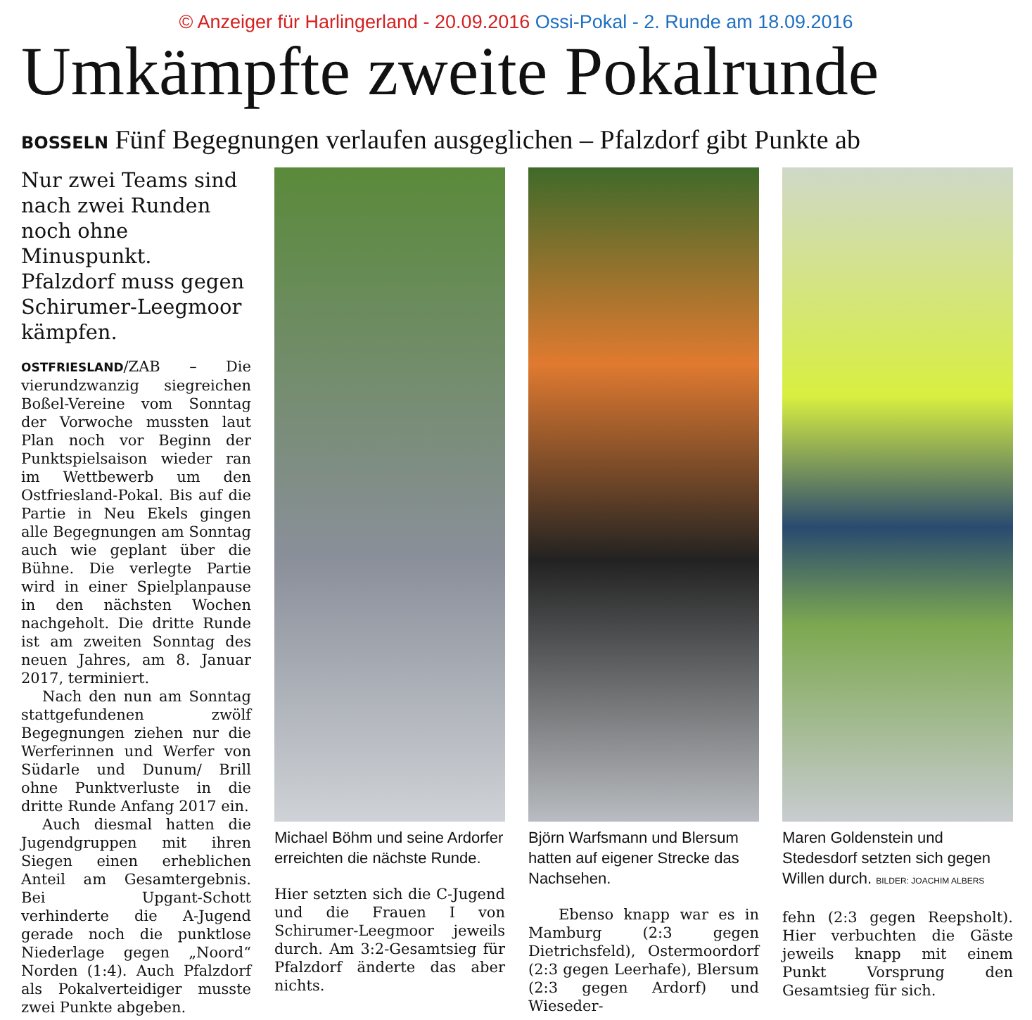© Anzeiger für Harlingerland - 20.09.2016 Ossi-Pokal - 2. Runde am 18.09.2016
Umkämpfte zweite Pokalrunde
BOSSELN Fünf Begegnungen verlaufen ausgeglichen – Pfalzdorf gibt Punkte ab
Nur zwei Teams sind nach zwei Runden noch ohne Minuspunkt. Pfalzdorf muss gegen Schirumer-Leegmoor kämpfen.
OSTFRIESLAND/ZAB – Die vierundzwanzig siegreichen Boßel-Vereine vom Sonntag der Vorwoche mussten laut Plan noch vor Beginn der Punktspielsaison wieder ran im Wettbewerb um den Ostfriesland-Pokal. Bis auf die Partie in Neu Ekels gingen alle Begegnungen am Sonntag auch wie geplant über die Bühne. Die verlegte Partie wird in einer Spielplanpause in den nächsten Wochen nachgeholt. Die dritte Runde ist am zweiten Sonntag des neuen Jahres, am 8. Januar 2017, terminiert.
Nach den nun am Sonntag stattgefundenen zwölf Begegnungen ziehen nur die Werferinnen und Werfer von Südarle und Dunum/ Brill ohne Punktverluste in die dritte Runde Anfang 2017 ein.
Auch diesmal hatten die Jugendgruppen mit ihren Siegen einen erheblichen Anteil am Gesamtergebnis. Bei Upgant-Schott verhinderte die A-Jugend gerade noch die punktlose Niederlage gegen „Noord“ Norden (1:4). Auch Pfalzdorf als Pokalverteidiger musste zwei Punkte abgeben.
Michael Böhm und seine Ardorfer erreichten die nächste Runde.
Hier setzten sich die C-Jugend und die Frauen I von Schirumer-Leegmoor jeweils durch. Am 3:2-Gesamtsieg für Pfalzdorf änderte das aber nichts.
Björn Warfsmann und Blersum hatten auf eigener Strecke das Nachsehen.
Ebenso knapp war es in Mamburg (2:3 gegen Dietrichsfeld), Ostermoordorf (2:3 gegen Leerhafe), Blersum (2:3 gegen Ardorf) und Wieseder-
Maren Goldenstein und Stedesdorf setzten sich gegen Willen durch. BILDER: JOACHIM ALBERS
fehn (2:3 gegen Reepsholt). Hier verbuchten die Gäste jeweils knapp mit einem Punkt Vorsprung den Gesamtsieg für sich.